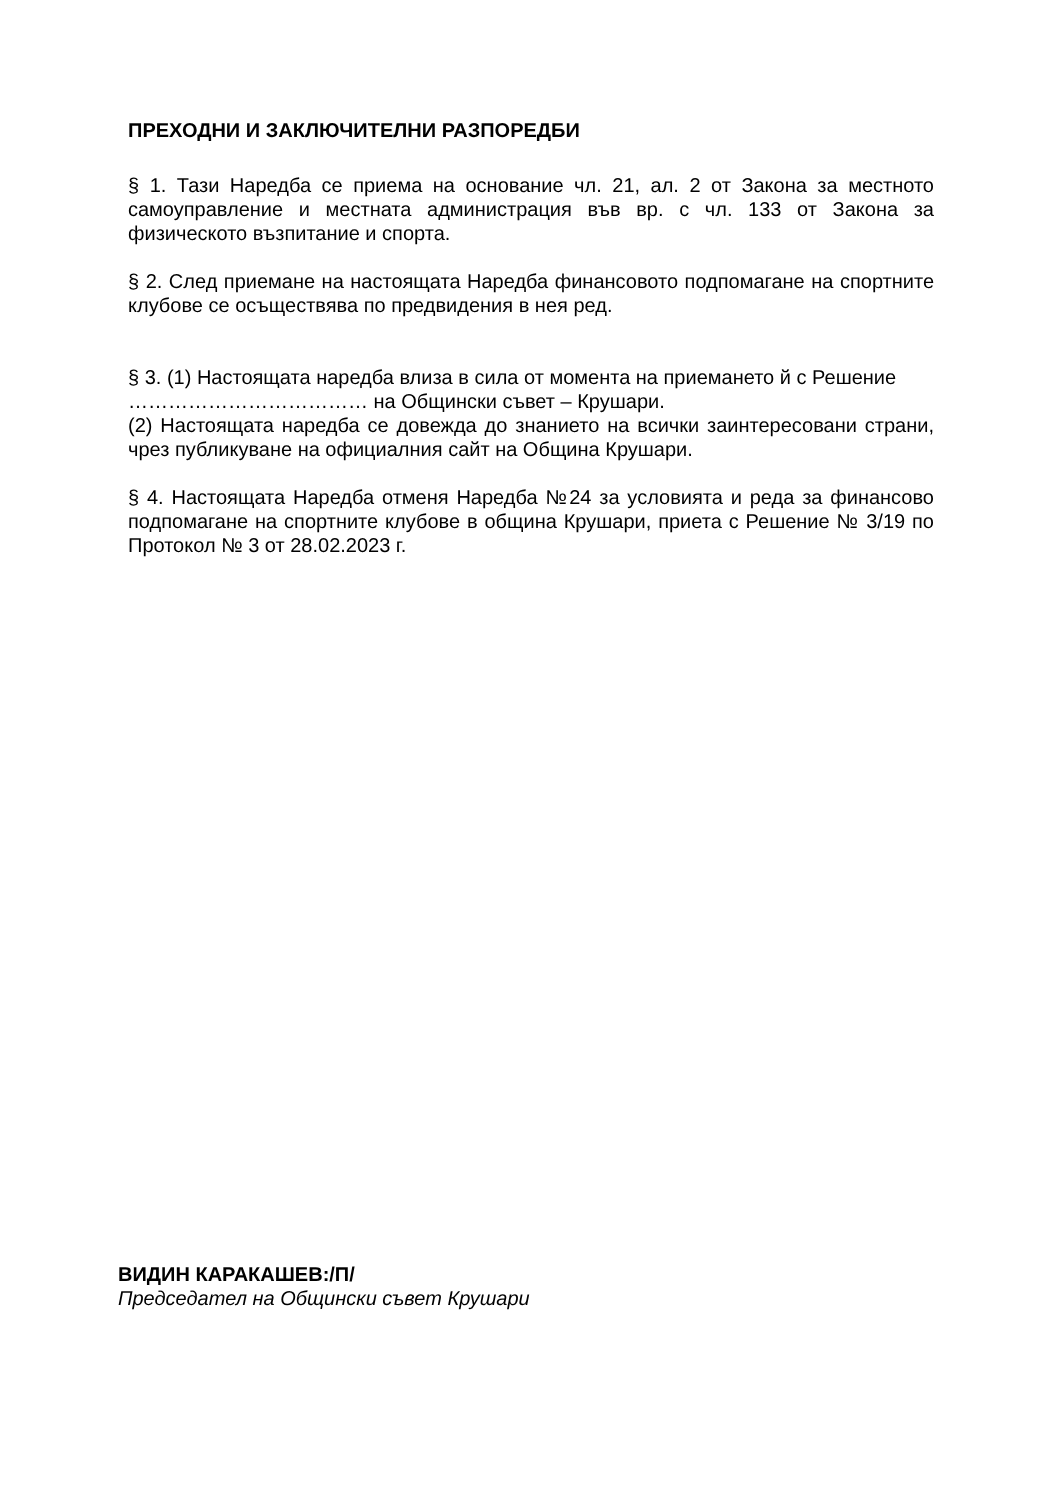ПРЕХОДНИ И ЗАКЛЮЧИТЕЛНИ РАЗПОРЕДБИ
§ 1. Тази Наредба се приема на основание чл. 21, ал. 2 от Закона за местното самоуправление и местната администрация във вр. с чл. 133 от Закона за физическото възпитание и спорта.
§ 2. След приемане на настоящата Наредба финансовото подпомагане на спортните клубове се осъществява по предвидения в нея ред.
§ 3. (1) Настоящата наредба влиза в сила от момента на приемането й с Решение ……………………………… на Общински съвет – Крушари.
(2) Настоящата наредба се довежда до знанието на всички заинтересовани страни, чрез публикуване на официалния сайт на Община Крушари.
§ 4. Настоящата Наредба отменя Наредба №24 за условията и реда за финансово подпомагане на спортните клубове в община Крушари, приета с Решение № 3/19 по Протокол № 3 от 28.02.2023 г.
ВИДИН КАРАКАШЕВ:/П/
Председател на Общински съвет Крушари